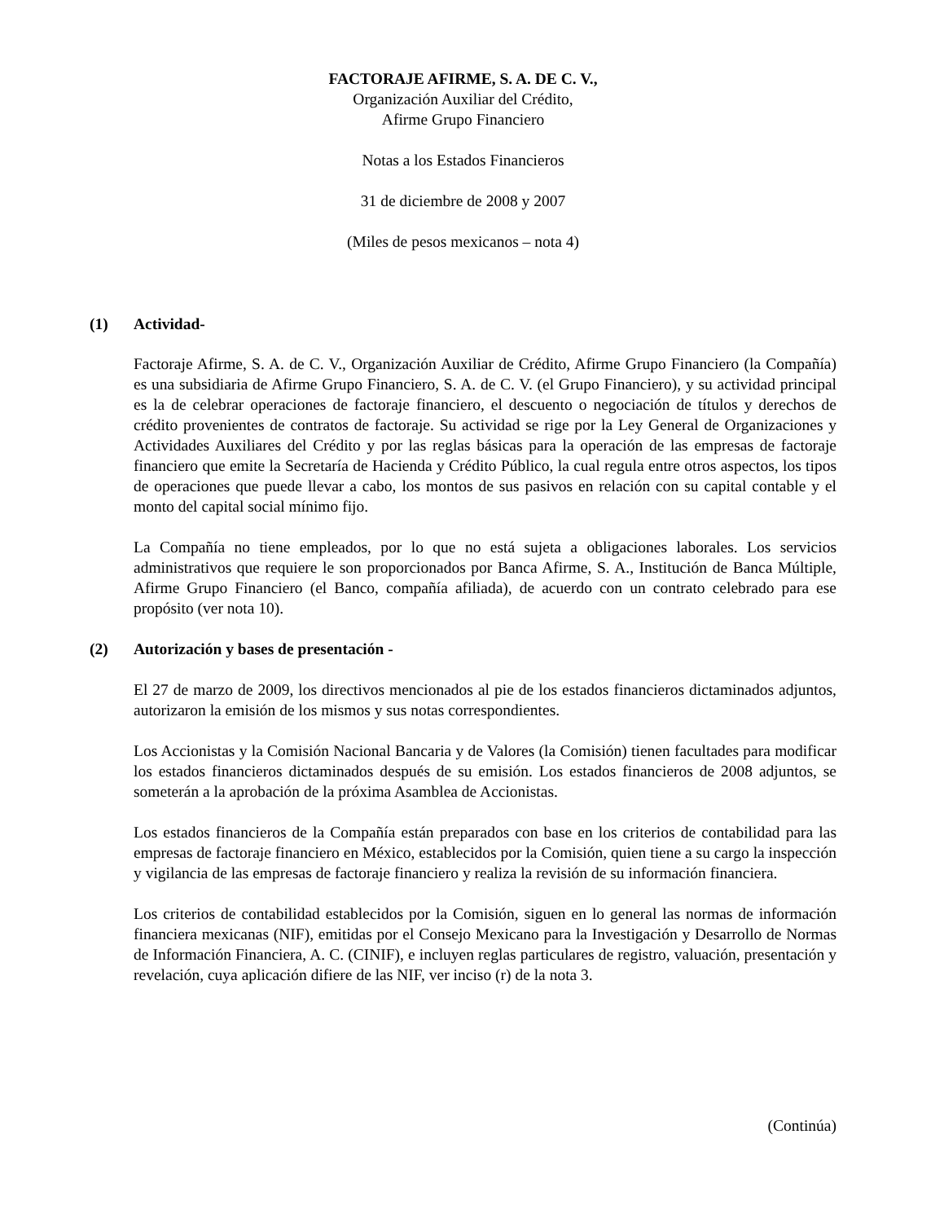FACTORAJE AFIRME, S. A. DE C. V.,
Organización Auxiliar del Crédito,
Afirme Grupo Financiero
Notas a los Estados Financieros
31 de diciembre de 2008 y 2007
(Miles de pesos mexicanos – nota 4)
(1) Actividad-
Factoraje Afirme, S. A. de C. V., Organización Auxiliar de Crédito, Afirme Grupo Financiero (la Compañía) es una subsidiaria de Afirme Grupo Financiero, S. A. de C. V. (el Grupo Financiero), y su actividad principal es la de celebrar operaciones de factoraje financiero, el descuento o negociación de títulos y derechos de crédito provenientes de contratos de factoraje. Su actividad se rige por la Ley General de Organizaciones y Actividades Auxiliares del Crédito y por las reglas básicas para la operación de las empresas de factoraje financiero que emite la Secretaría de Hacienda y Crédito Público, la cual regula entre otros aspectos, los tipos de operaciones que puede llevar a cabo, los montos de sus pasivos en relación con su capital contable y el monto del capital social mínimo fijo.
La Compañía no tiene empleados, por lo que no está sujeta a obligaciones laborales. Los servicios administrativos que requiere le son proporcionados por Banca Afirme, S. A., Institución de Banca Múltiple, Afirme Grupo Financiero (el Banco, compañía afiliada), de acuerdo con un contrato celebrado para ese propósito (ver nota 10).
(2) Autorización y bases de presentación -
El 27 de marzo de 2009, los directivos mencionados al pie de los estados financieros dictaminados adjuntos, autorizaron la emisión de los mismos y sus notas correspondientes.
Los Accionistas y la Comisión Nacional Bancaria y de Valores (la Comisión) tienen facultades para modificar los estados financieros dictaminados después de su emisión. Los estados financieros de 2008 adjuntos, se someterán a la aprobación de la próxima Asamblea de Accionistas.
Los estados financieros de la Compañía están preparados con base en los criterios de contabilidad para las empresas de factoraje financiero en México, establecidos por la Comisión, quien tiene a su cargo la inspección y vigilancia de las empresas de factoraje financiero y realiza la revisión de su información financiera.
Los criterios de contabilidad establecidos por la Comisión, siguen en lo general las normas de información financiera mexicanas (NIF), emitidas por el Consejo Mexicano para la Investigación y Desarrollo de Normas de Información Financiera, A. C. (CINIF), e incluyen reglas particulares de registro, valuación, presentación y revelación, cuya aplicación difiere de las NIF, ver inciso (r) de la nota 3.
(Continúa)